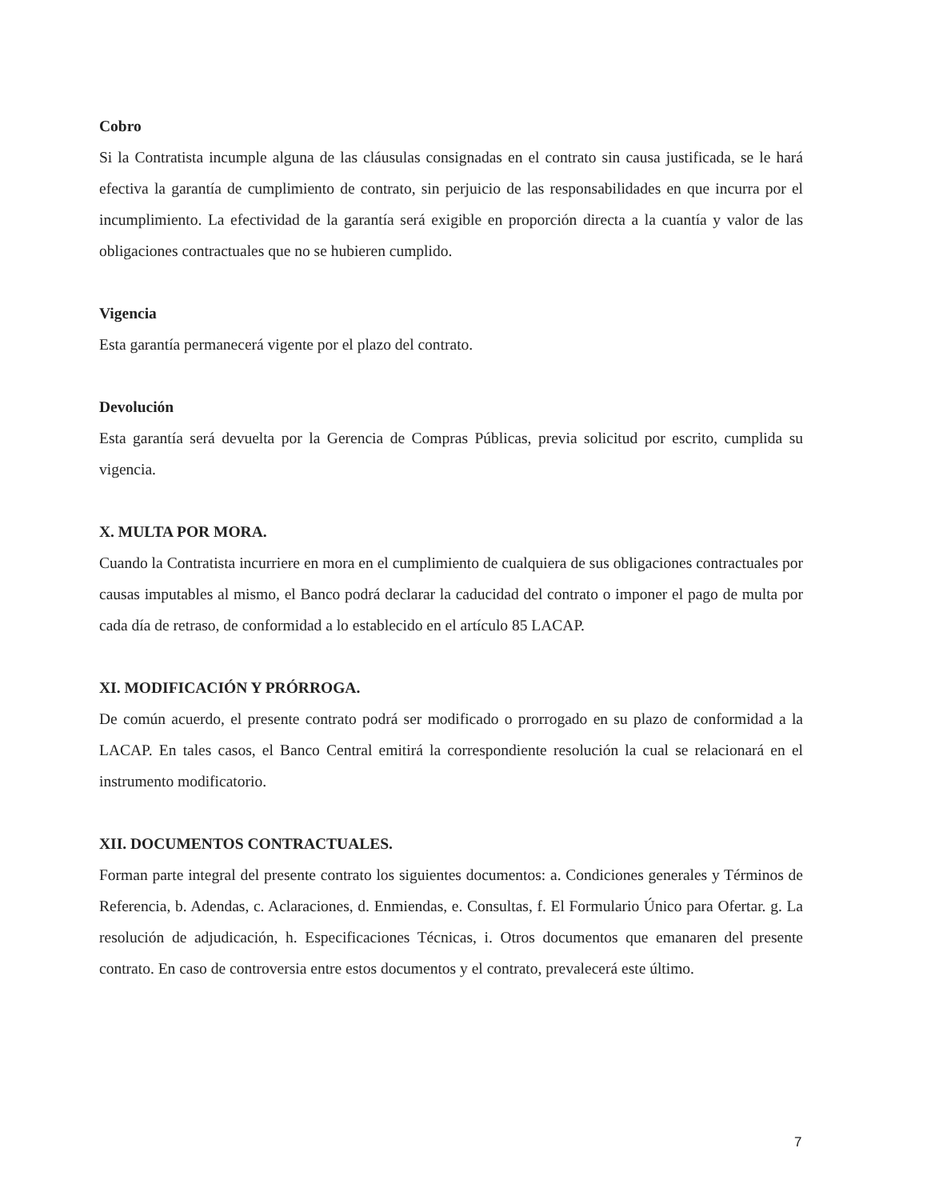Cobro
Si la Contratista incumple alguna de las cláusulas consignadas en el contrato sin causa justificada, se le hará efectiva la garantía de cumplimiento de contrato, sin perjuicio de las responsabilidades en que incurra por el incumplimiento. La efectividad de la garantía será exigible en proporción directa a la cuantía y valor de las obligaciones contractuales que no se hubieren cumplido.
Vigencia
Esta garantía permanecerá vigente por el plazo del contrato.
Devolución
Esta garantía será devuelta por la Gerencia de Compras Públicas, previa solicitud por escrito, cumplida su vigencia.
X. MULTA POR MORA.
Cuando la Contratista incurriere en mora en el cumplimiento de cualquiera de sus obligaciones contractuales por causas imputables al mismo, el Banco podrá declarar la caducidad del contrato o imponer el pago de multa por cada día de retraso, de conformidad a lo establecido en el artículo 85 LACAP.
XI. MODIFICACIÓN Y PRÓRROGA.
De común acuerdo, el presente contrato podrá ser modificado o prorrogado en su plazo de conformidad a la LACAP. En tales casos, el Banco Central emitirá la correspondiente resolución la cual se relacionará en el instrumento modificatorio.
XII. DOCUMENTOS CONTRACTUALES.
Forman parte integral del presente contrato los siguientes documentos: a. Condiciones generales y Términos de Referencia, b. Adendas, c. Aclaraciones, d. Enmiendas, e. Consultas, f. El Formulario Único para Ofertar. g. La resolución de adjudicación, h. Especificaciones Técnicas, i. Otros documentos que emanaren del presente contrato. En caso de controversia entre estos documentos y el contrato, prevalecerá este último.
7